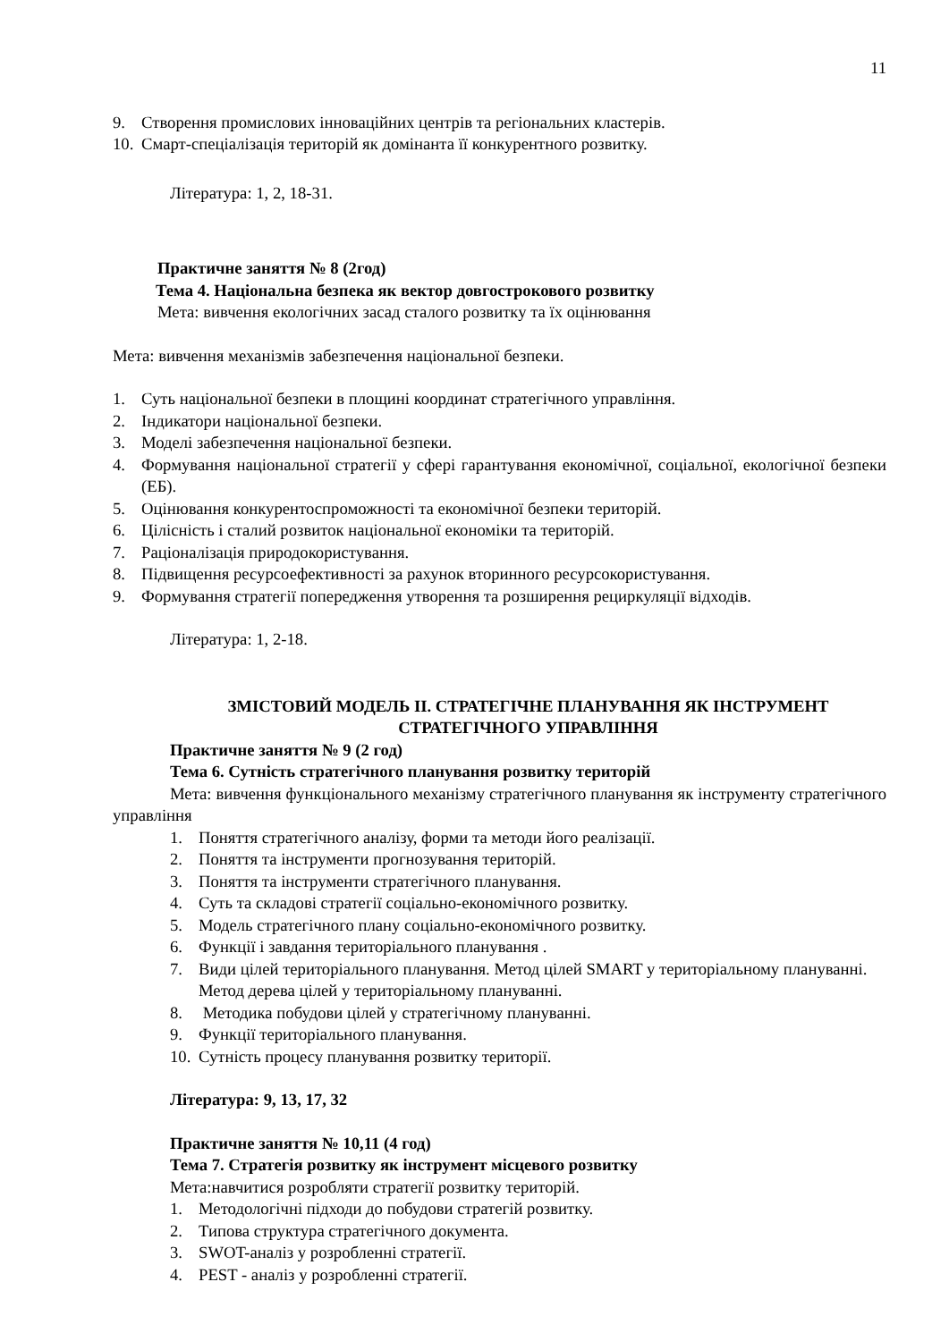11
9. Створення промислових інноваційних центрів та регіональних кластерів.
10. Смарт-спеціалізація територій як домінанта її конкурентного розвитку.
Література: 1, 2, 18-31.
Практичне заняття № 8 (2год)
Тема 4. Національна безпека як вектор довгострокового розвитку
Мета: вивчення екологічних засад сталого розвитку та їх оцінювання
Мета: вивчення механізмів забезпечення національної безпеки.
1. Суть національної безпеки в площині координат стратегічного управління.
2. Індикатори національної безпеки.
3. Моделі забезпечення національної безпеки.
4. Формування національної стратегії у сфері гарантування економічної, соціальної, екологічної безпеки (ЕБ).
5. Оцінювання конкурентоспроможності та економічної безпеки територій.
6. Цілісність і сталий розвиток національної економіки та територій.
7. Раціоналізація природокористування.
8. Підвищення ресурсоефективності за рахунок вторинного ресурсокористування.
9. Формування стратегії попередження утворення та розширення рециркуляції відходів.
Література: 1, 2-18.
ЗМІСТОВИЙ МОДЕЛЬ ІІ. СТРАТЕГІЧНЕ ПЛАНУВАННЯ ЯК ІНСТРУМЕНТ СТРАТЕГІЧНОГО УПРАВЛІННЯ
Практичне заняття № 9 (2 год)
Тема 6. Сутність стратегічного планування розвитку територій
Мета: вивчення функціонального механізму стратегічного планування як інструменту стратегічного управління
1. Поняття стратегічного аналізу, форми та методи його реалізації.
2. Поняття та інструменти прогнозування територій.
3. Поняття та інструменти стратегічного планування.
4. Суть та складові стратегії соціально-економічного розвитку.
5. Модель стратегічного плану соціально-економічного розвитку.
6. Функції і завдання територіального планування .
7. Види цілей територіального планування. Метод цілей SMART у територіальному плануванні. Метод дерева цілей у територіальному плануванні.
8. Методика побудови цілей у стратегічному плануванні.
9. Функції територіального планування.
10. Сутність процесу планування розвитку території.
Література: 9, 13, 17, 32
Практичне заняття № 10,11 (4 год)
Тема 7. Стратегія розвитку як інструмент місцевого розвитку
Мета:навчитися розробляти стратегії розвитку територій.
1. Методологічні підходи до побудови стратегій розвитку.
2. Типова структура стратегічного документа.
3. SWOT-аналіз у розробленні стратегії.
4. PEST - аналіз у розробленні стратегії.